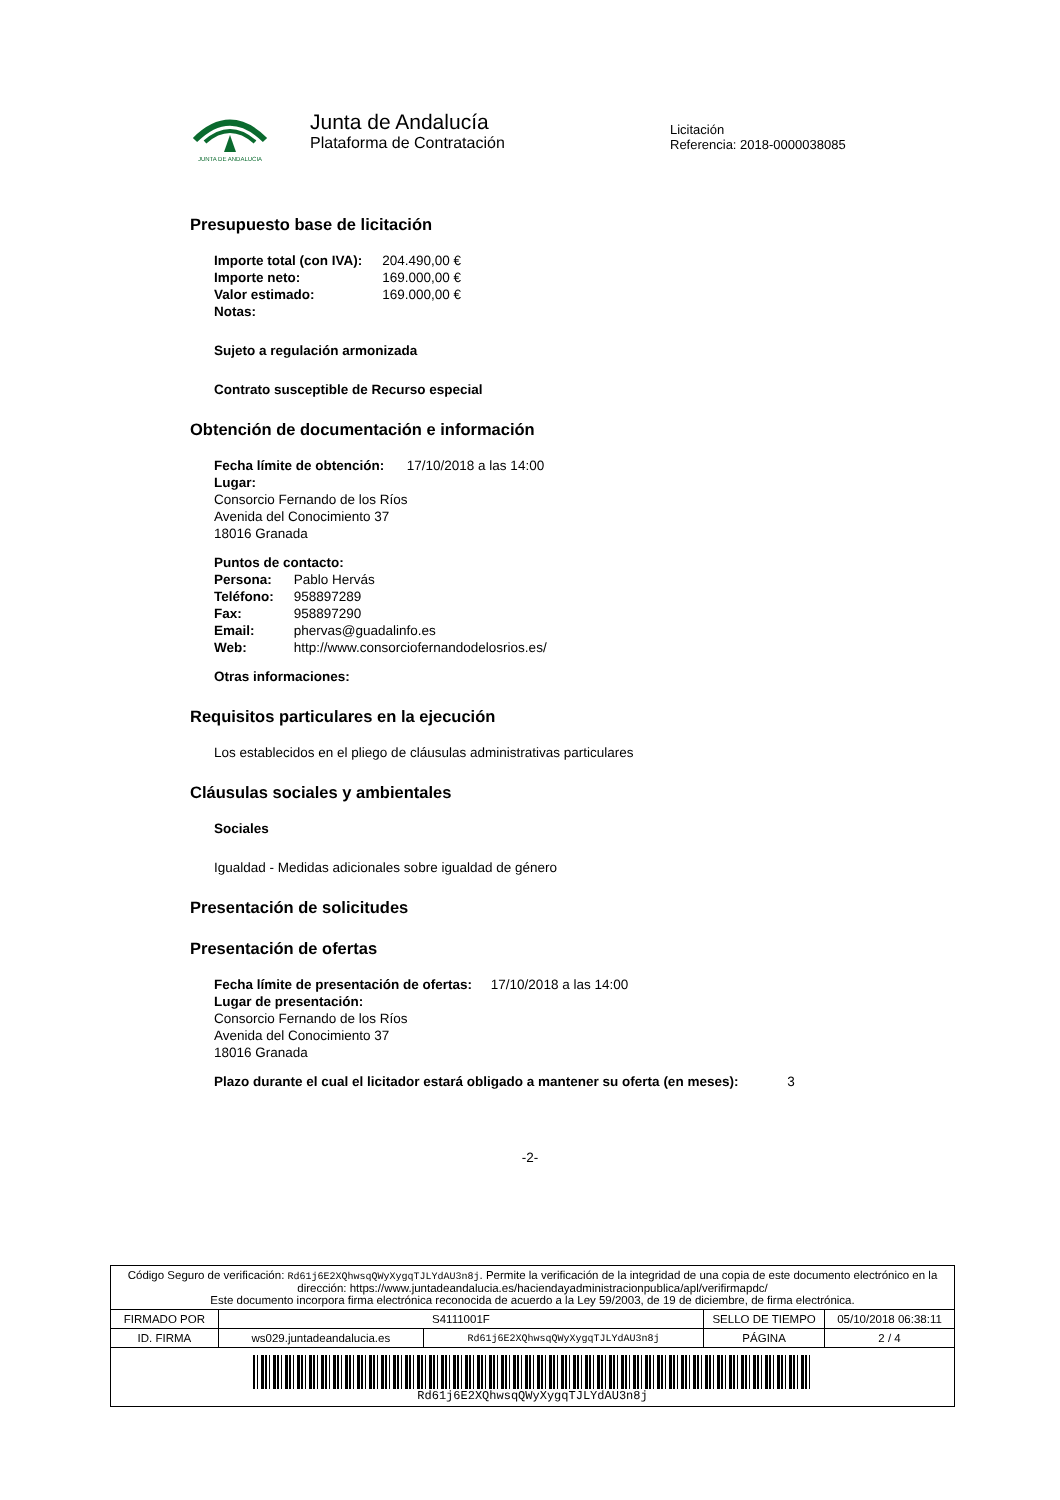JUNTA DE ANDALUCIA
Junta de Andalucía
Plataforma de Contratación
Licitación
Referencia: 2018-0000038085
Presupuesto base de licitación
| Importe total (con IVA): | 204.490,00 € |
| Importe neto: | 169.000,00 € |
| Valor estimado: | 169.000,00 € |
| Notas: | |
Sujeto a regulación armonizada
Contrato susceptible de Recurso especial
Obtención de documentación e información
Fecha límite de obtención: 17/10/2018 a las 14:00
Lugar:
Consorcio Fernando de los Ríos
Avenida del Conocimiento 37
18016 Granada
Puntos de contacto:
| Persona: | Pablo Hervás |
| Teléfono: | 958897289 |
| Fax: | 958897290 |
| Email: | phervas@guadalinfo.es |
| Web: | http://www.consorciofernandodelosrios.es/ |
Otras informaciones:
Requisitos particulares en la ejecución
Los establecidos en el pliego de cláusulas administrativas particulares
Cláusulas sociales y ambientales
Sociales
Igualdad - Medidas adicionales sobre igualdad de género
Presentación de solicitudes
Presentación de ofertas
Fecha límite de presentación de ofertas: 17/10/2018 a las 14:00
Lugar de presentación:
Consorcio Fernando de los Ríos
Avenida del Conocimiento 37
18016 Granada
Plazo durante el cual el licitador estará obligado a mantener su oferta (en meses): 3
-2-
| Código Seguro de verificación: Rd61j6E2XQhwsqQWyXygqTJLYdAU3n8j . Permite la verificación de la integridad de una copia de este documento electrónico en la dirección: https://www.juntadeandalucia.es/haciendayadministracionpublica/apl/verifirmapdc/ Este documento incorpora firma electrónica reconocida de acuerdo a la Ley 59/2003, de 19 de diciembre, de firma electrónica. | | | | |
| FIRMADO POR | S4111001F | | SELLO DE TIEMPO | 05/10/2018 06:38:11 |
| ID. FIRMA | ws029.juntadeandalucia.es | Rd61j6E2XQhwsqQWyXygqTJLYdAU3n8j | PÁGINA | 2 / 4 |
| Rd61j6E2XQhwsqQWyXygqTJLYdAU3n8j | | | | |